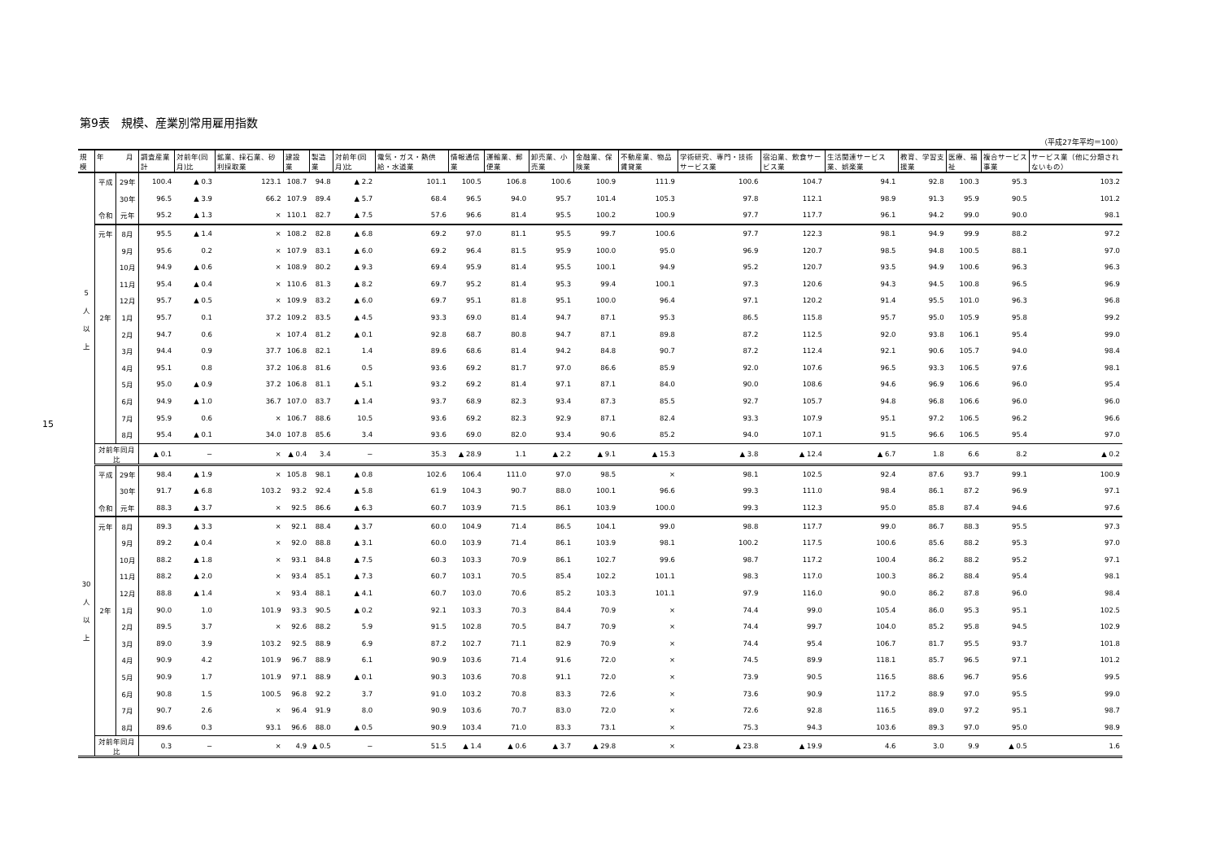15
第9表　規模、産業別常用雇用指数
（平成27年平均＝100）
| 規模 | 年 月 | | 調査産業計 | 対前年(同月)比 | 鉱業、採石業、砂利採取業 | 建設業 | 製造業 | 対前年(同月)比 | 電気・ガス・熱供給・水道業 | 情報通信業 | 運輸業、郵便業 | 卸売業、小売業 | 金融業、保険業 | 不動産業、物品賃貸業 | 学術研究、専門・技術サービス業 | 宿泊業、飲食サービス業 | 生活関連サービス業、娯楽業 | 教育、学習支援業 | 医療、福祉 | 複合サービス事業 | サービス業（他に分類されないもの） |
| --- | --- | --- | --- | --- | --- | --- | --- | --- | --- | --- | --- | --- | --- | --- | --- | --- | --- | --- | --- | --- | --- |
| 5 人 以 上 | 平成 | 29年 | 100.4 | ▲ 0.3 | 123.1 | 108.7 | 94.8 | ▲ 2.2 | 101.1 | 100.5 | 106.8 | 100.6 | 100.9 | 111.9 | 100.6 | 104.7 | 94.1 | 92.8 | 100.3 | 95.3 | 103.2 |
| | | 30年 | 96.5 | ▲ 3.9 | 66.2 | 107.9 | 89.4 | ▲ 5.7 | 68.4 | 96.5 | 94.0 | 95.7 | 101.4 | 105.3 | 97.8 | 112.1 | 98.9 | 91.3 | 95.9 | 90.5 | 101.2 |
| | 令和 | 元年 | 95.2 | ▲ 1.3 | × | 110.1 | 82.7 | ▲ 7.5 | 57.6 | 96.6 | 81.4 | 95.5 | 100.2 | 100.9 | 97.7 | 117.7 | 96.1 | 94.2 | 99.0 | 90.0 | 98.1 |
| | 元年 | 8月 | 95.5 | ▲ 1.4 | × | 108.2 | 82.8 | ▲ 6.8 | 69.2 | 97.0 | 81.1 | 95.5 | 99.7 | 100.6 | 97.7 | 122.3 | 98.1 | 94.9 | 99.9 | 88.2 | 97.2 |
| | | 9月 | 95.6 | 0.2 | × | 107.9 | 83.1 | ▲ 6.0 | 69.2 | 96.4 | 81.5 | 95.9 | 100.0 | 95.0 | 96.9 | 120.7 | 98.5 | 94.8 | 100.5 | 88.1 | 97.0 |
| | | 10月 | 94.9 | ▲ 0.6 | × | 108.9 | 80.2 | ▲ 9.3 | 69.4 | 95.9 | 81.4 | 95.5 | 100.1 | 94.9 | 95.2 | 120.7 | 93.5 | 94.9 | 100.6 | 96.3 | 96.3 |
| | | 11月 | 95.4 | ▲ 0.4 | × | 110.6 | 81.3 | ▲ 8.2 | 69.7 | 95.2 | 81.4 | 95.3 | 99.4 | 100.1 | 97.3 | 120.6 | 94.3 | 94.5 | 100.8 | 96.5 | 96.9 |
| | | 12月 | 95.7 | ▲ 0.5 | × | 109.9 | 83.2 | ▲ 6.0 | 69.7 | 95.1 | 81.8 | 95.1 | 100.0 | 96.4 | 97.1 | 120.2 | 91.4 | 95.5 | 101.0 | 96.3 | 96.8 |
| | 2年 | 1月 | 95.7 | 0.1 | 37.2 | 109.2 | 83.5 | ▲ 4.5 | 93.3 | 69.0 | 81.4 | 94.7 | 87.1 | 95.3 | 86.5 | 115.8 | 95.7 | 95.0 | 105.9 | 95.8 | 99.2 |
| | | 2月 | 94.7 | 0.6 | × | 107.4 | 81.2 | ▲ 0.1 | 92.8 | 68.7 | 80.8 | 94.7 | 87.1 | 89.8 | 87.2 | 112.5 | 92.0 | 93.8 | 106.1 | 95.4 | 99.0 |
| | | 3月 | 94.4 | 0.9 | 37.7 | 106.8 | 82.1 | 1.4 | 89.6 | 68.6 | 81.4 | 94.2 | 84.8 | 90.7 | 87.2 | 112.4 | 92.1 | 90.6 | 105.7 | 94.0 | 98.4 |
| | | 4月 | 95.1 | 0.8 | 37.2 | 106.8 | 81.6 | 0.5 | 93.6 | 69.2 | 81.7 | 97.0 | 86.6 | 85.9 | 92.0 | 107.6 | 96.5 | 93.3 | 106.5 | 97.6 | 98.1 |
| | | 5月 | 95.0 | ▲ 0.9 | 37.2 | 106.8 | 81.1 | ▲ 5.1 | 93.2 | 69.2 | 81.4 | 97.1 | 87.1 | 84.0 | 90.0 | 108.6 | 94.6 | 96.9 | 106.6 | 96.0 | 95.4 |
| | | 6月 | 94.9 | ▲ 1.0 | 36.7 | 107.0 | 83.7 | ▲ 1.4 | 93.7 | 68.9 | 82.3 | 93.4 | 87.3 | 85.5 | 92.7 | 105.7 | 94.8 | 96.8 | 106.6 | 96.0 | 96.0 |
| | | 7月 | 95.9 | 0.6 | × | 106.7 | 88.6 | 10.5 | 93.6 | 69.2 | 82.3 | 92.9 | 87.1 | 82.4 | 93.3 | 107.9 | 95.1 | 97.2 | 106.5 | 96.2 | 96.6 |
| | | 8月 | 95.4 | ▲ 0.1 | 34.0 | 107.8 | 85.6 | 3.4 | 93.6 | 69.0 | 82.0 | 93.4 | 90.6 | 85.2 | 94.0 | 107.1 | 91.5 | 96.6 | 106.5 | 95.4 | 97.0 |
| | 対前年同月比 | | ▲ 0.1 | − | × | ▲ 0.4 | 3.4 | − | 35.3 | ▲ 28.9 | 1.1 | ▲ 2.2 | ▲ 9.1 | ▲ 15.3 | ▲ 3.8 | ▲ 12.4 | ▲ 6.7 | 1.8 | 6.6 | 8.2 | ▲ 0.2 |
| 30 人 以 上 | 平成 | 29年 | 98.4 | ▲ 1.9 | × | 105.8 | 98.1 | ▲ 0.8 | 102.6 | 106.4 | 111.0 | 97.0 | 98.5 | × | 98.1 | 102.5 | 92.4 | 87.6 | 93.7 | 99.1 | 100.9 |
| | | 30年 | 91.7 | ▲ 6.8 | 103.2 | 93.2 | 92.4 | ▲ 5.8 | 61.9 | 104.3 | 90.7 | 88.0 | 100.1 | 96.6 | 99.3 | 111.0 | 98.4 | 86.1 | 87.2 | 96.9 | 97.1 |
| | 令和 | 元年 | 88.3 | ▲ 3.7 | × | 92.5 | 86.6 | ▲ 6.3 | 60.7 | 103.9 | 71.5 | 86.1 | 103.9 | 100.0 | 99.3 | 112.3 | 95.0 | 85.8 | 87.4 | 94.6 | 97.6 |
| | 元年 | 8月 | 89.3 | ▲ 3.3 | × | 92.1 | 88.4 | ▲ 3.7 | 60.0 | 104.9 | 71.4 | 86.5 | 104.1 | 99.0 | 98.8 | 117.7 | 99.0 | 86.7 | 88.3 | 95.5 | 97.3 |
| | | 9月 | 89.2 | ▲ 0.4 | × | 92.0 | 88.8 | ▲ 3.1 | 60.0 | 103.9 | 71.4 | 86.1 | 103.9 | 98.1 | 100.2 | 117.5 | 100.6 | 85.6 | 88.2 | 95.3 | 97.0 |
| | | 10月 | 88.2 | ▲ 1.8 | × | 93.1 | 84.8 | ▲ 7.5 | 60.3 | 103.3 | 70.9 | 86.1 | 102.7 | 99.6 | 98.7 | 117.2 | 100.4 | 86.2 | 88.2 | 95.2 | 97.1 |
| | | 11月 | 88.2 | ▲ 2.0 | × | 93.4 | 85.1 | ▲ 7.3 | 60.7 | 103.1 | 70.5 | 85.4 | 102.2 | 101.1 | 98.3 | 117.0 | 100.3 | 86.2 | 88.4 | 95.4 | 98.1 |
| | | 12月 | 88.8 | ▲ 1.4 | × | 93.4 | 88.1 | ▲ 4.1 | 60.7 | 103.0 | 70.6 | 85.2 | 103.3 | 101.1 | 97.9 | 116.0 | 90.0 | 86.2 | 87.8 | 96.0 | 98.4 |
| | 2年 | 1月 | 90.0 | 1.0 | 101.9 | 93.3 | 90.5 | ▲ 0.2 | 92.1 | 103.3 | 70.3 | 84.4 | 70.9 | × | 74.4 | 99.0 | 105.4 | 86.0 | 95.3 | 95.1 | 102.5 |
| | | 2月 | 89.5 | 3.7 | × | 92.6 | 88.2 | 5.9 | 91.5 | 102.8 | 70.5 | 84.7 | 70.9 | × | 74.4 | 99.7 | 104.0 | 85.2 | 95.8 | 94.5 | 102.9 |
| | | 3月 | 89.0 | 3.9 | 103.2 | 92.5 | 88.9 | 6.9 | 87.2 | 102.7 | 71.1 | 82.9 | 70.9 | × | 74.4 | 95.4 | 106.7 | 81.7 | 95.5 | 93.7 | 101.8 |
| | | 4月 | 90.9 | 4.2 | 101.9 | 96.7 | 88.9 | 6.1 | 90.9 | 103.6 | 71.4 | 91.6 | 72.0 | × | 74.5 | 89.9 | 118.1 | 85.7 | 96.5 | 97.1 | 101.2 |
| | | 5月 | 90.9 | 1.7 | 101.9 | 97.1 | 88.9 | ▲ 0.1 | 90.3 | 103.6 | 70.8 | 91.1 | 72.0 | × | 73.9 | 90.5 | 116.5 | 88.6 | 96.7 | 95.6 | 99.5 |
| | | 6月 | 90.8 | 1.5 | 100.5 | 96.8 | 92.2 | 3.7 | 91.0 | 103.2 | 70.8 | 83.3 | 72.6 | × | 73.6 | 90.9 | 117.2 | 88.9 | 97.0 | 95.5 | 99.0 |
| | | 7月 | 90.7 | 2.6 | × | 96.4 | 91.9 | 8.0 | 90.9 | 103.6 | 70.7 | 83.0 | 72.0 | × | 72.6 | 92.8 | 116.5 | 89.0 | 97.2 | 95.1 | 98.7 |
| | | 8月 | 89.6 | 0.3 | 93.1 | 96.6 | 88.0 | ▲ 0.5 | 90.9 | 103.4 | 71.0 | 83.3 | 73.1 | × | 75.3 | 94.3 | 103.6 | 89.3 | 97.0 | 95.0 | 98.9 |
| | 対前年同月比 | | 0.3 | − | × | 4.9 | ▲ 0.5 | − | 51.5 | ▲ 1.4 | ▲ 0.6 | ▲ 3.7 | ▲ 29.8 | × | ▲ 23.8 | ▲ 19.9 | 4.6 | 3.0 | 9.9 | ▲ 0.5 | 1.6 |